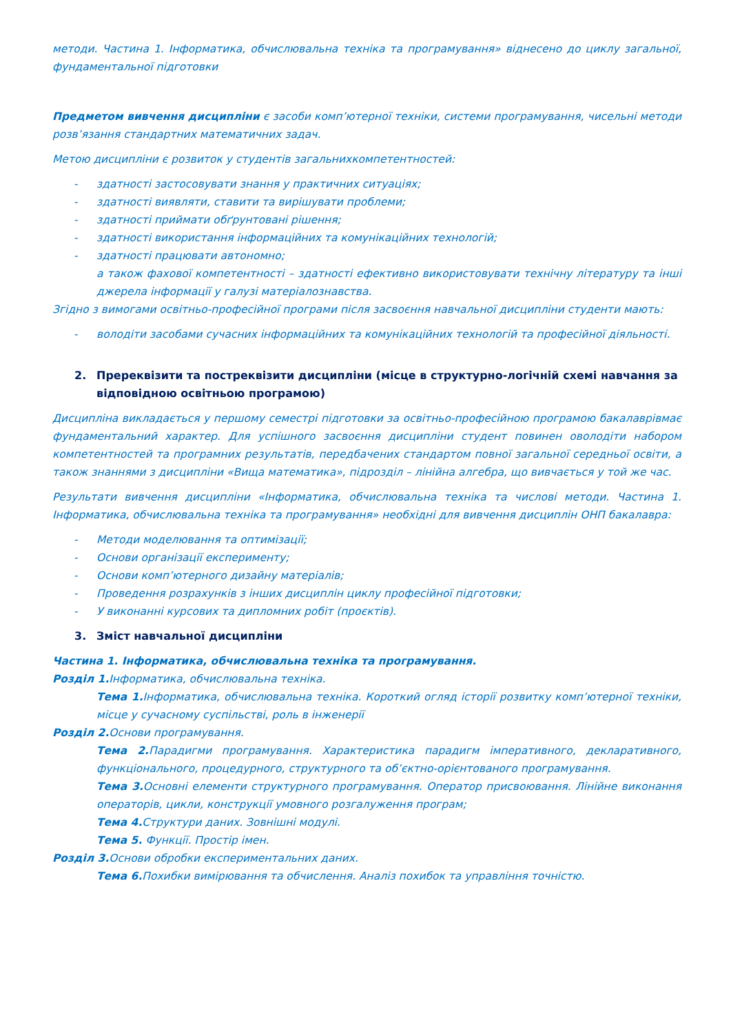методи. Частина 1. Інформатика, обчислювальна техніка та програмування» віднесено до циклу загальної, фундаментальної підготовки
Предметом вивчення дисципліни є засоби комп’ютерної техніки, системи програмування, чисельні методи розв’язання стандартних математичних задач.
Метою дисципліни є розвиток у студентів загальнихкомпетентностей:
- здатності застосовувати знання у практичних ситуаціях;
- здатності виявляти, ставити та вирішувати проблеми;
- здатності приймати обґрунтовані рішення;
- здатності використання інформаційних та комунікаційних технологій;
- здатності працювати автономно;
а також фахової компетентності – здатності ефективно використовувати технічну літературу та інші джерела інформації у галузі матеріалознавства.
Згідно з вимогами освітньо-професійної програми після засвоєння навчальної дисципліни студенти мають:
- володіти засобами сучасних інформаційних та комунікаційних технологій та професійної діяльності.
2. Пререквізити та постреквізити дисципліни (місце в структурно-логічній схемі навчання за відповідною освітньою програмою)
Дисципліна викладається у першому семестрі підготовки за освітньо-професійною програмою бакалаврівмає фундаментальний характер. Для успішного засвоєння дисципліни студент повинен оволодіти набором компетентностей та програмних результатів, передбачених стандартом повної загальної середньої освіти, а також знаннями з дисципліни «Вища математика», підрозділ – лінійна алгебра, що вивчається у той же час.
Результати вивчення дисципліни «Інформатика, обчислювальна техніка та числові методи. Частина 1. Інформатика, обчислювальна техніка та програмування» необхідні для вивчення дисциплін ОНП бакалавра:
- Методи моделювання та оптимізації;
- Основи організації експерименту;
- Основи комп’ютерного дизайну матеріалів;
- Проведення розрахунків з інших дисциплін циклу професійної підготовки;
- У виконанні курсових та дипломних робіт (проєктів).
3. Зміст навчальної дисципліни
Частина 1. Інформатика, обчислювальна техніка та програмування.
Розділ 1. Інформатика, обчислювальна техніка.
Тема 1. Інформатика, обчислювальна техніка. Короткий огляд історії розвитку комп’ютерної техніки, місце у сучасному суспільстві, роль в інженерії
Розділ 2. Основи програмування.
Тема 2. Парадигми програмування. Характеристика парадигм імперативного, декларативного, функціонального, процедурного, структурного та об’єктно-орієнтованого програмування.
Тема 3. Основні елементи структурного програмування. Оператор присвоювання. Лінійне виконання операторів, цикли, конструкції умовного розгалуження програм;
Тема 4. Структури даних. Зовнішні модулі.
Тема 5. Функції. Простір імен.
Розділ 3. Основи обробки експериментальних даних.
Тема 6. Похибки вимірювання та обчислення. Аналіз похибок та управління точністю.